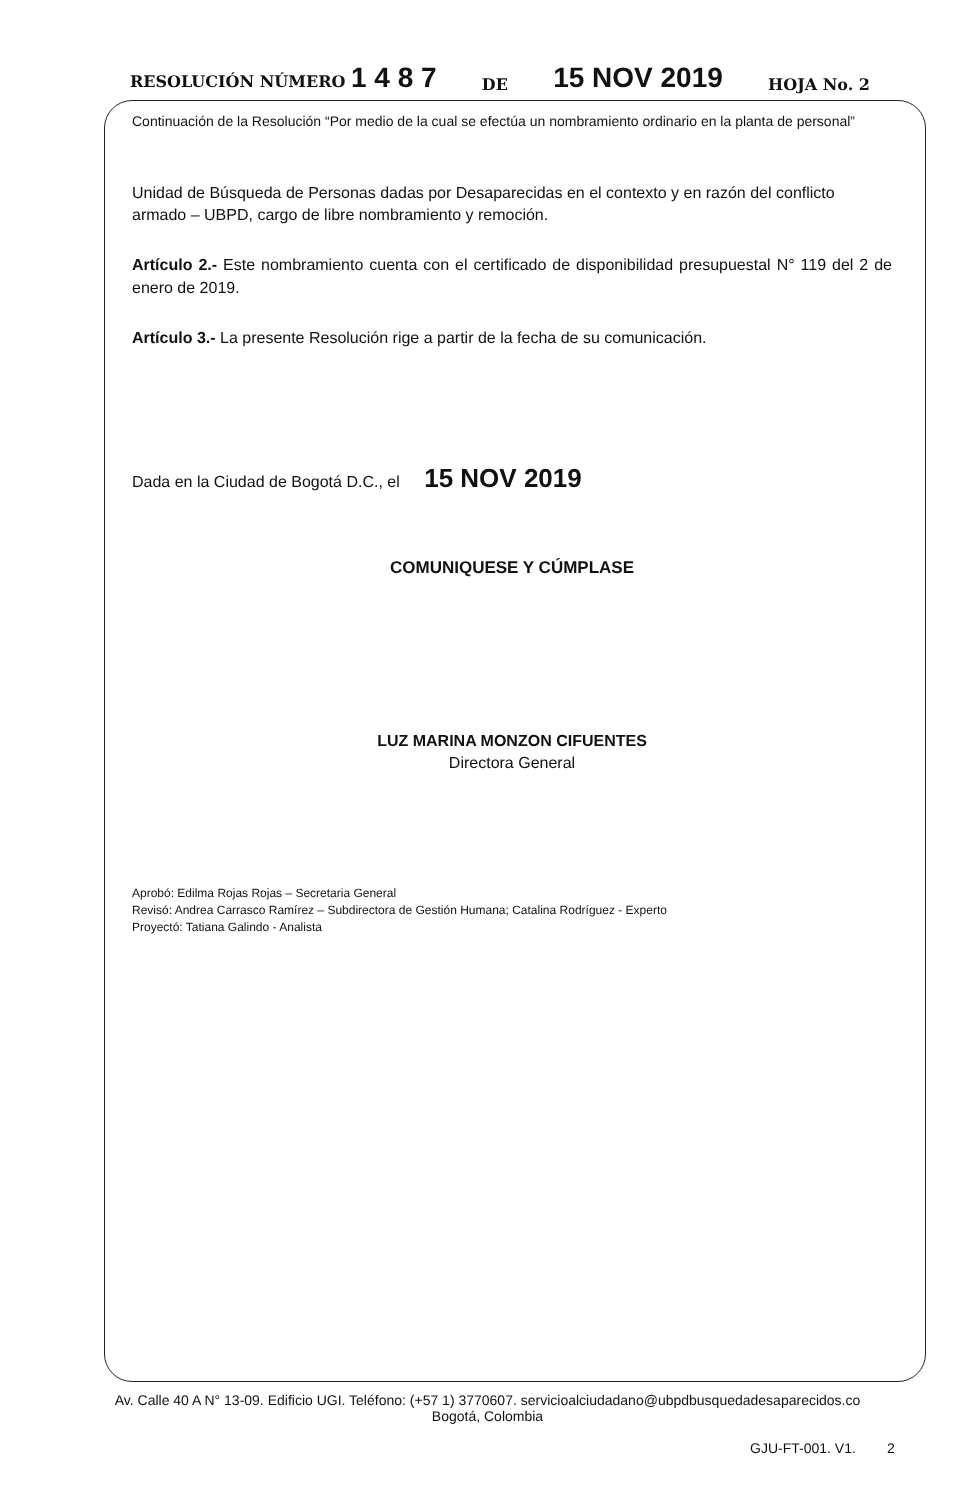RESOLUCIÓN NÚMERO 1 4 8 7 DE 15 NOV 2019 HOJA No. 2
Continuación de la Resolución “Por medio de la cual se efectúa un nombramiento ordinario en la planta de personal”
Unidad de Búsqueda de Personas dadas por Desaparecidas en el contexto y en razón del conflicto armado – UBPD, cargo de libre nombramiento y remoción.
Artículo 2.- Este nombramiento cuenta con el certificado de disponibilidad presupuestal N° 119 del 2 de enero de 2019.
Artículo 3.- La presente Resolución rige a partir de la fecha de su comunicación.
Dada en la Ciudad de Bogotá D.C., el 15 NOV 2019
COMUNIQUESE Y CÚMPLASE
LUZ MARINA MONZON CIFUENTES
Directora General
Aprobó: Edilma Rojas Rojas – Secretaria General
Revisó: Andrea Carrasco Ramírez – Subdirectora de Gestión Humana; Catalina Rodríguez - Experto
Proyectó: Tatiana Galindo - Analista
Av. Calle 40 A N° 13-09. Edificio UGI. Teléfono: (+57 1) 3770607. servicioalciudadano@ubpdbusquedadesaparecidos.co
Bogotá, Colombia
GJU-FT-001. V1. 2